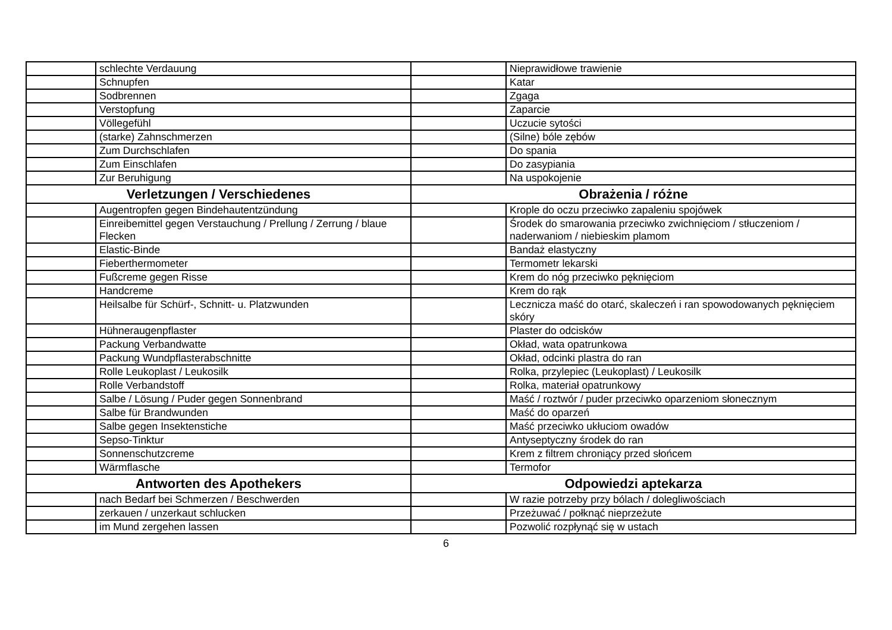| | schlechte Verdauung | | Nieprawidłowe trawienie |
| | Schnupfen | | Katar |
| | Sodbrennen | | Zgaga |
| | Verstopfung | | Zaparcie |
| | Völlegefühl | | Uczucie sytości |
| | (starke) Zahnschmerzen | | (Silne) bóle zębów |
| | Zum Durchschlafen | | Do spania |
| | Zum Einschlafen | | Do zasypiania |
| | Zur Beruhigung | | Na uspokojenie |
| Verletzungen / Verschiedenes | | Obrażenia / różne | |
| | Augentropfen gegen Bindehautentzündung | | Krople do oczu przeciwko zapaleniu spojówek |
| | Einreibemittel gegen Verstauchung / Prellung / Zerrung / blaue Flecken | | Środek do smarowania przeciwko zwichnięciom / stłuczeniom / naderwaniom / niebieskim plamom |
| | Elastic-Binde | | Bandaż elastyczny |
| | Fieberthermometer | | Termometr lekarski |
| | Fußcreme gegen Risse | | Krem do nóg przeciwko pęknięciom |
| | Handcreme | | Krem do rąk |
| | Heilsalbe für Schürf-, Schnitt- u. Platzwunden | | Lecznicza maść do otarć, skaleczeń i ran spowodowanych pęknięciem skóry |
| | Hühneraugenpflaster | | Plaster do odcisków |
| | Packung Verbandwatte | | Okład, wata opatrunkowa |
| | Packung Wundpflasterabschnitte | | Okład, odcinki plastra do ran |
| | Rolle Leukoplast / Leukosilk | | Rolka, przylepiec (Leukoplast) / Leukosilk |
| | Rolle Verbandstoff | | Rolka, materiał opatrunkowy |
| | Salbe / Lösung / Puder gegen Sonnenbrand | | Maść / roztwór / puder przeciwko oparzeniom słonecznym |
| | Salbe für Brandwunden | | Maść do oparzeń |
| | Salbe gegen Insektenstiche | | Maść przeciwko ukłuciom owadów |
| | Sepso-Tinktur | | Antyseptyczny środek do ran |
| | Sonnenschutzcreme | | Krem z filtrem chroniący przed słońcem |
| | Wärmflasche | | Termofor |
| Antworten des Apothekers | | Odpowiedzi aptekarza | |
| | nach Bedarf bei Schmerzen / Beschwerden | | W razie potrzeby przy bólach / dolegliwościach |
| | zerkauen / unzerkaut schlucken | | Przeżuwać / połknąć nieprzeżute |
| | im Mund zergehen lassen | | Pozwolić rozpłynąć się w ustach |
6